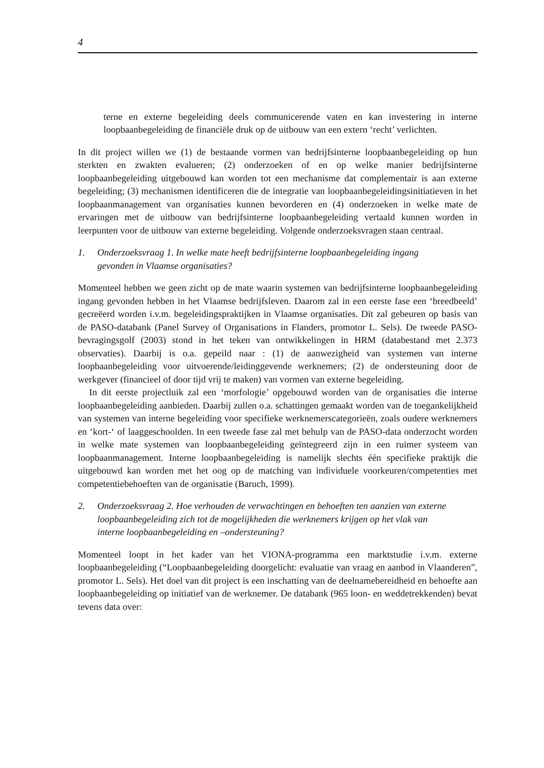4
terne en externe begeleiding deels communicerende vaten en kan investering in interne loopbaanbegeleiding de financiële druk op de uitbouw van een extern ‘recht’ verlichten.
In dit project willen we (1) de bestaande vormen van bedrijfsinterne loopbaanbegeleiding op hun sterkten en zwakten evalueren; (2) onderzoeken of en op welke manier bedrijfsinterne loopbaanbegeleiding uitgebouwd kan worden tot een mechanisme dat complementair is aan externe begeleiding; (3) mechanismen identificeren die de integratie van loopbaanbegeleidingsinitiatieven in het loopbaanmanagement van organisaties kunnen bevorderen en (4) onderzoeken in welke mate de ervaringen met de uitbouw van bedrijfsinterne loopbaanbegeleiding vertaald kunnen worden in leerpunten voor de uitbouw van externe begeleiding. Volgende onderzoeksvragen staan centraal.
1. Onderzoeksvraag 1. In welke mate heeft bedrijfsinterne loopbaanbegeleiding ingang gevonden in Vlaamse organisaties?
Momenteel hebben we geen zicht op de mate waarin systemen van bedrijfsinterne loopbaanbegeleiding ingang gevonden hebben in het Vlaamse bedrijfsleven. Daarom zal in een eerste fase een ‘breedbeeld’ gecreëerd worden i.v.m. begeleidingspraktijken in Vlaamse organisaties. Dit zal gebeuren op basis van de PASO-databank (Panel Survey of Organisations in Flanders, promotor L. Sels). De tweede PASO-bevragingsgolf (2003) stond in het teken van ontwikkelingen in HRM (databestand met 2.373 observaties). Daarbij is o.a. gepeild naar : (1) de aanwezigheid van systemen van interne loopbaanbegeleiding voor uitvoerende/leidinggevende werknemers; (2) de ondersteuning door de werkgever (financieel of door tijd vrij te maken) van vormen van externe begeleiding.
In dit eerste projectluik zal een ‘morfologie’ opgebouwd worden van de organisaties die interne loopbaanbegeleiding aanbieden. Daarbij zullen o.a. schattingen gemaakt worden van de toegankelijkheid van systemen van interne begeleiding voor specifieke werknemerscategorieën, zoals oudere werknemers en ‘kort-‘ of laaggeschoolden. In een tweede fase zal met behulp van de PASO-data onderzocht worden in welke mate systemen van loopbaanbegeleiding geïntegreerd zijn in een ruimer systeem van loopbaanmanagement. Interne loopbaanbegeleiding is namelijk slechts één specifieke praktijk die uitgebouwd kan worden met het oog op de matching van individuele voorkeuren/competenties met competentiebehoeften van de organisatie (Baruch, 1999).
2. Onderzoeksvraag 2. Hoe verhouden de verwachtingen en behoeften ten aanzien van externe loopbaanbegeleiding zich tot de mogelijkheden die werknemers krijgen op het vlak van interne loopbaanbegeleiding en –ondersteuning?
Momenteel loopt in het kader van het VIONA-programma een marktstudie i.v.m. externe loopbaanbegeleiding (“Loopbaanbegeleiding doorgelicht: evaluatie van vraag en aanbod in Vlaanderen”, promotor L. Sels). Het doel van dit project is een inschatting van de deelnamebereidheid en behoefte aan loopbaanbegeleiding op initiatief van de werknemer. De databank (965 loon- en weddetrekkenden) bevat tevens data over: